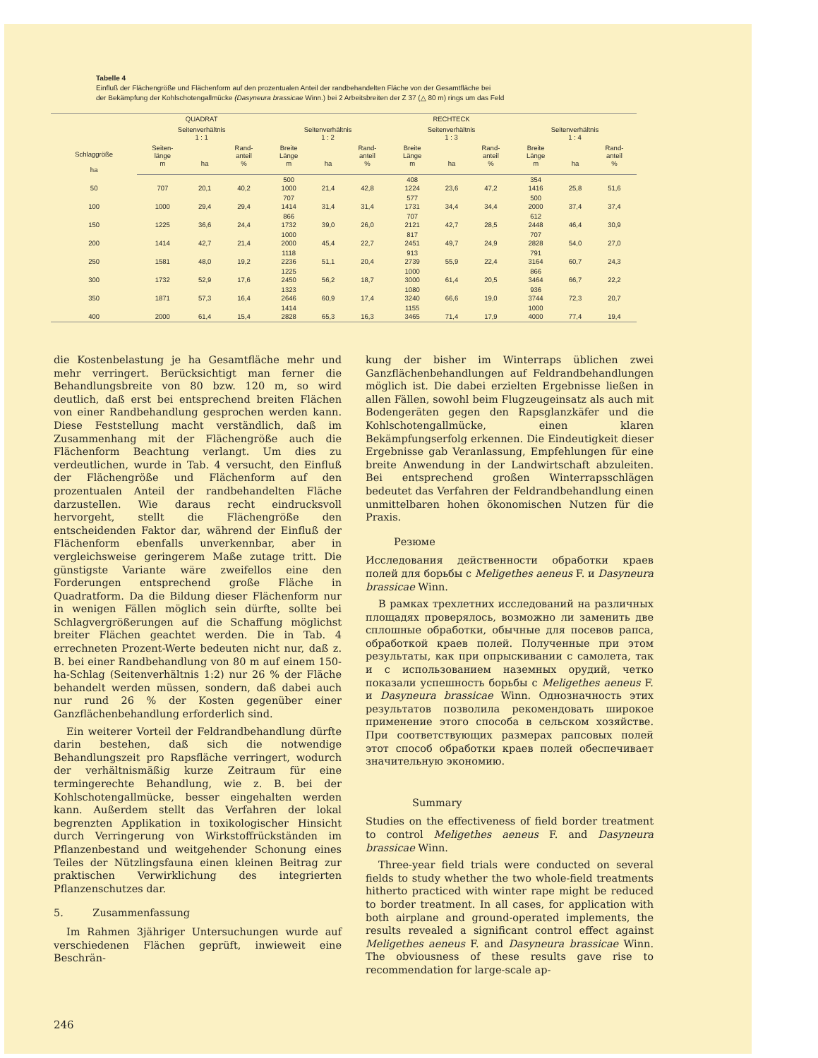Tabelle 4
Einfluß der Flächengröße und Flächenform auf den prozentualen Anteil der randbehandelten Fläche von der Gesamtfläche bei
der Bekämpfung der Kohlschotengallmücke (Dasyneura brassicae Winn.) bei 2 Arbeitsbreiten der Z 37 (△ 80 m) rings um das Feld
| Schlaggröße ha | QUADRAT | | | RECHTECK | | | | | | | | |
| --- | --- | --- | --- | --- | --- | --- | --- | --- | --- | --- | --- | --- |
| | Seitenverhältnis 1 : 1 | | | Seitenverhältnis 1 : 2 | | | Seitenverhältnis 1 : 3 | | | Seitenverhältnis 1 : 4 | | |
| | Seiten- länge m | ha | Rand- anteil % | Breite Länge m | ha | Rand- anteil % | Breite Länge m | ha | Rand- anteil % | Breite Länge m | ha | Rand- anteil % |
| 50 | 707 | 20,1 | 40,2 | 500 1000 | 21,4 | 42,8 | 408 1224 | 23,6 | 47,2 | 354 1416 | 25,8 | 51,6 |
| 100 | 1000 | 29,4 | 29,4 | 707 1414 | 31,4 | 31,4 | 577 1731 | 34,4 | 34,4 | 500 2000 | 37,4 | 37,4 |
| 150 | 1225 | 36,6 | 24,4 | 866 1732 | 39,0 | 26,0 | 707 2121 | 42,7 | 28,5 | 612 2448 | 46,4 | 30,9 |
| 200 | 1414 | 42,7 | 21,4 | 1000 2000 | 45,4 | 22,7 | 817 2451 | 49,7 | 24,9 | 707 2828 | 54,0 | 27,0 |
| 250 | 1581 | 48,0 | 19,2 | 1118 2236 | 51,1 | 20,4 | 913 2739 | 55,9 | 22,4 | 791 3164 | 60,7 | 24,3 |
| 300 | 1732 | 52,9 | 17,6 | 1225 2450 | 56,2 | 18,7 | 1000 3000 | 61,4 | 20,5 | 866 3464 | 66,7 | 22,2 |
| 350 | 1871 | 57,3 | 16,4 | 1323 2646 | 60,9 | 17,4 | 1080 3240 | 66,6 | 19,0 | 936 3744 | 72,3 | 20,7 |
| 400 | 2000 | 61,4 | 15,4 | 1414 2828 | 65,3 | 16,3 | 1155 3465 | 71,4 | 17,9 | 1000 4000 | 77,4 | 19,4 |
die Kostenbelastung je ha Gesamtfläche mehr und mehr verringert. Berücksichtigt man ferner die Behandlungsbreite von 80 bzw. 120 m, so wird deutlich, daß erst bei entsprechend breiten Flächen von einer Randbehandlung gesprochen werden kann. Diese Feststellung macht verständlich, daß im Zusammenhang mit der Flächengröße auch die Flächenform Beachtung verlangt. Um dies zu verdeutlichen, wurde in Tab. 4 versucht, den Einfluß der Flächengröße und Flächenform auf den prozentualen Anteil der randbehandelten Fläche darzustellen. Wie daraus recht eindrucksvoll hervorgeht, stellt die Flächengröße den entscheidenden Faktor dar, während der Einfluß der Flächenform ebenfalls unverkennbar, aber in vergleichsweise geringerem Maße zutage tritt. Die günstigste Variante wäre zweifellos eine den Forderungen entsprechend große Fläche in Quadratform. Da die Bildung dieser Flächenform nur in wenigen Fällen möglich sein dürfte, sollte bei Schlagvergrößerungen auf die Schaffung möglichst breiter Flächen geachtet werden. Die in Tab. 4 errechneten Prozent-Werte bedeuten nicht nur, daß z. B. bei einer Randbehandlung von 80 m auf einem 150-ha-Schlag (Seitenverhältnis 1:2) nur 26 % der Fläche behandelt werden müssen, sondern, daß dabei auch nur rund 26 % der Kosten gegenüber einer Ganzflächenbehandlung erforderlich sind.
Ein weiterer Vorteil der Feldrandbehandlung dürfte darin bestehen, daß sich die notwendige Behandlungszeit pro Rapsfläche verringert, wodurch der verhältnismäßig kurze Zeitraum für eine termingerechte Behandlung, wie z. B. bei der Kohlschotengallmücke, besser eingehalten werden kann. Außerdem stellt das Verfahren der lokal begrenzten Applikation in toxikologischer Hinsicht durch Verringerung von Wirkstoffrückständen im Pflanzenbestand und weitgehender Schonung eines Teiles der Nützlingsfauna einen kleinen Beitrag zur praktischen Verwirklichung des integrierten Pflanzenschutzes dar.
5. Zusammenfassung
Im Rahmen 3jähriger Untersuchungen wurde auf verschiedenen Flächen geprüft, inwieweit eine Beschrän-
kung der bisher im Winterraps üblichen zwei Ganzflächenbehandlungen auf Feldrandbehandlungen möglich ist. Die dabei erzielten Ergebnisse ließen in allen Fällen, sowohl beim Flugzeugeinsatz als auch mit Bodengeräten gegen den Rapsglanzkäfer und die Kohlschotengallmücke, einen klaren Bekämpfungserfolg erkennen. Die Eindeutigkeit dieser Ergebnisse gab Veranlassung, Empfehlungen für eine breite Anwendung in der Landwirtschaft abzuleiten. Bei entsprechend großen Winterrapsschlägen bedeutet das Verfahren der Feldrandbehandlung einen unmittelbaren hohen ökonomischen Nutzen für die Praxis.
Резюме
Исследования действенности обработки краев полей для борьбы с Meligethes aeneus F. и Dasyneura brassicae Winn.
В рамках трехлетних исследований на различных площадях проверялось, возможно ли заменить две сплошные обработки, обычные для посевов рапса, обработкой краев полей. Полученные при этом результаты, как при опрыскивании с самолета, так и с использованием наземных орудий, четко показали успешность борьбы с Meligethes aeneus F. и Dasyneura brassicae Winn. Однозначность этих результатов позволила рекомендовать широкое применение этого способа в сельском хозяйстве. При соответствующих размерах рапсовых полей этот способ обработки краев полей обеспечивает значительную экономию.
Summary
Studies on the effectiveness of field border treatment to control Meligethes aeneus F. and Dasyneura brassicae Winn.
Three-year field trials were conducted on several fields to study whether the two whole-field treatments hitherto practiced with winter rape might be reduced to border treatment. In all cases, for application with both airplane and ground-operated implements, the results revealed a significant control effect against Meligethes aeneus F. and Dasyneura brassicae Winn. The obviousness of these results gave rise to recommendation for large-scale ap-
246